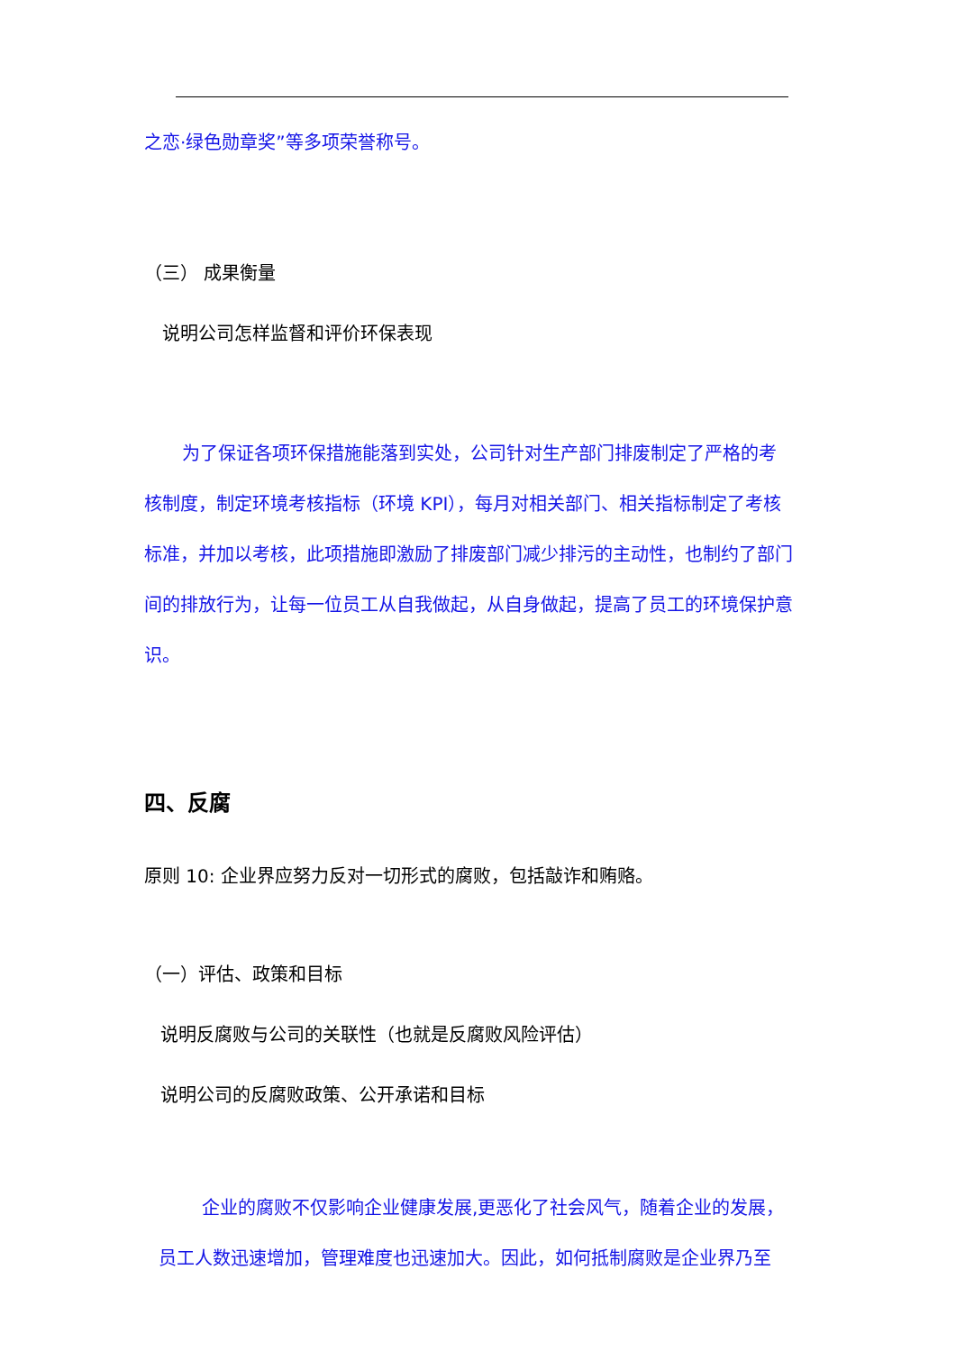之恋·绿色勋章奖”等多项荣誉称号。
（三） 成果衡量
说明公司怎样监督和评价环保表现
为了保证各项环保措施能落到实处，公司针对生产部门排废制定了严格的考核制度，制定环境考核指标（环境 KPI），每月对相关部门、相关指标制定了考核标准，并加以考核，此项措施即激励了排废部门减少排污的主动性，也制约了部门间的排放行为，让每一位员工从自我做起，从自身做起，提高了员工的环境保护意识。
四、反腐
原则 10: 企业界应努力反对一切形式的腐败，包括敲诈和贿赂。
（一）评估、政策和目标
说明反腐败与公司的关联性（也就是反腐败风险评估）
说明公司的反腐败政策、公开承诺和目标
企业的腐败不仅影响企业健康发展,更恶化了社会风气，随着企业的发展，员工人数迅速增加，管理难度也迅速加大。因此，如何抵制腐败是企业界乃至